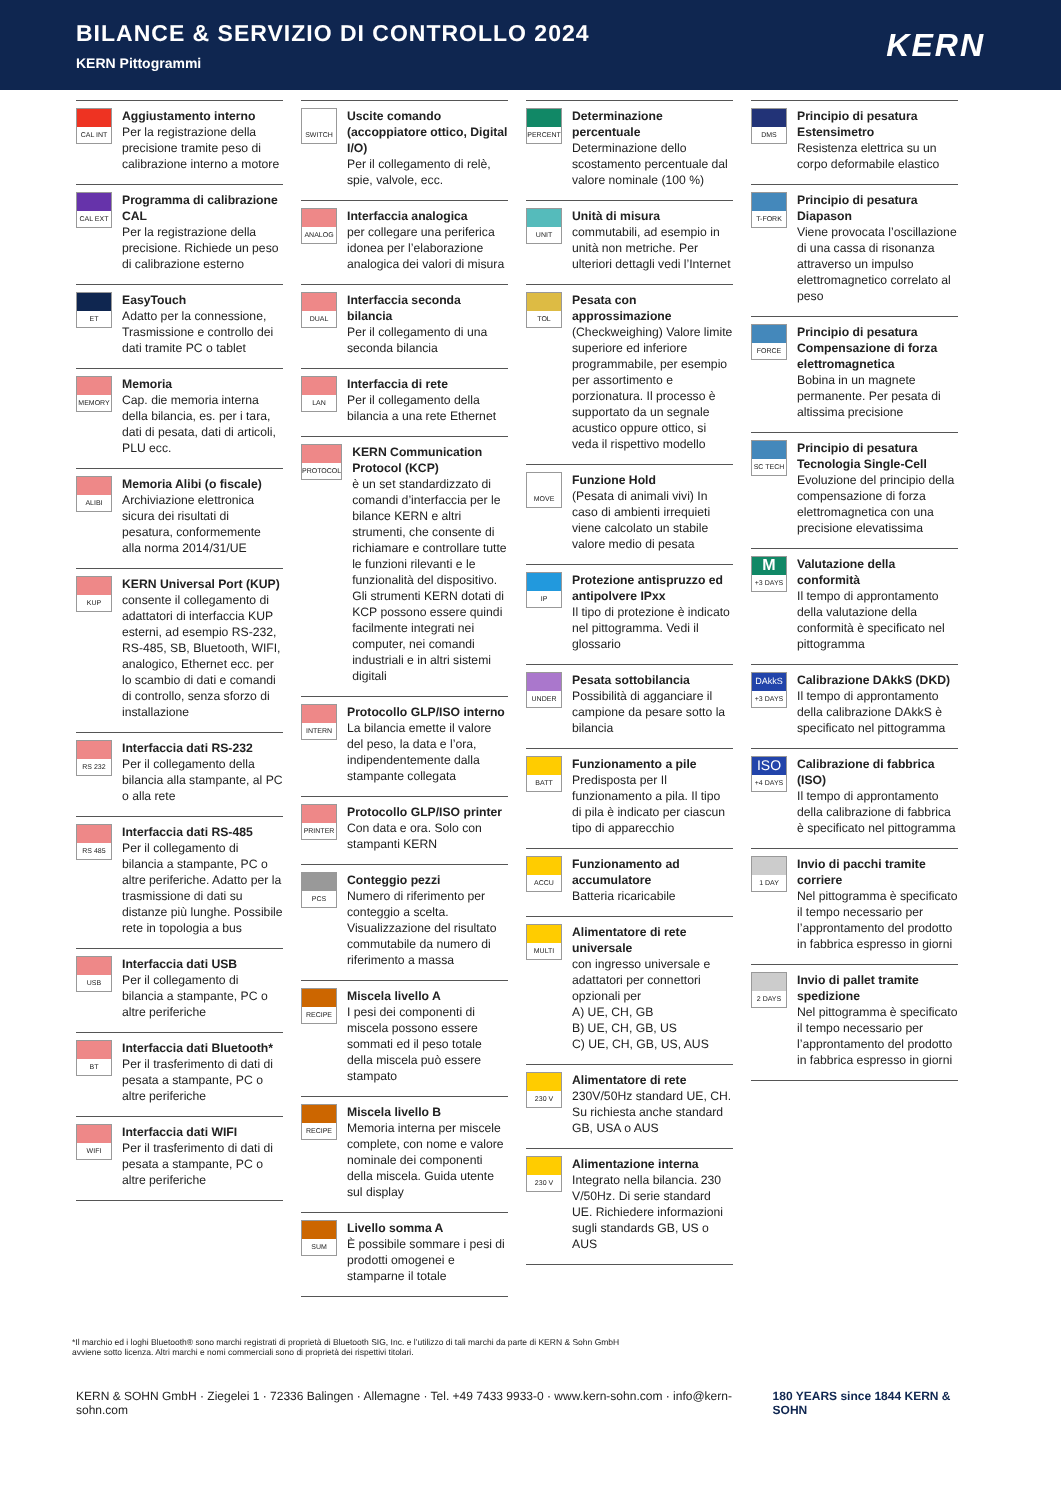BILANCE & SERVIZIO DI CONTROLLO 2024
KERN Pittogrammi
KERN
CAL INT
Aggiustamento interno
Per la registrazione della precisione tramite peso di calibrazione interno a motore
CAL EXT
Programma di calibrazione CAL
Per la registrazione della precisione. Richiede un peso di calibrazione esterno
ET
EasyTouch
Adatto per la connessione, Trasmissione e controllo dei dati tramite PC o tablet
MEMORY
Memoria
Cap. die memoria interna della bilancia, es. per i tara, dati di pesata, dati di articoli, PLU ecc.
ALIBI
Memoria Alibi (o fiscale)
Archiviazione elettronica sicura dei risultati di pesatura, conformemente alla norma 2014/31/UE
KUP
KERN Universal Port (KUP)
consente il collegamento di adattatori di interfaccia KUP esterni, ad esempio RS-232, RS-485, SB, Bluetooth, WIFI, analogico, Ethernet ecc. per lo scambio di dati e comandi di controllo, senza sforzo di installazione
RS 232
Interfaccia dati RS-232
Per il collegamento della bilancia alla stampante, al PC o alla rete
RS 485
Interfaccia dati RS-485
Per il collegamento di bilancia a stampante, PC o altre periferiche. Adatto per la trasmissione di dati su distanze più lunghe. Possibile rete in topologia a bus
USB
Interfaccia dati USB
Per il collegamento di bilancia a stampante, PC o altre periferiche
BT
Interfaccia dati Bluetooth*
Per il trasferimento di dati di pesata a stampante, PC o altre periferiche
WIFI
Interfaccia dati WIFI
Per il trasferimento di dati di pesata a stampante, PC o altre periferiche
SWITCH
Uscite comando (accoppiatore ottico, Digital I/O)
Per il collegamento di relè, spie, valvole, ecc.
ANALOG
Interfaccia analogica
per collegare una periferica idonea per l’elaborazione analogica dei valori di misura
DUAL
Interfaccia seconda bilancia
Per il collegamento di una seconda bilancia
LAN
Interfaccia di rete
Per il collegamento della bilancia a una rete Ethernet
PROTOCOL
KERN Communication Protocol (KCP)
è un set standardizzato di comandi d’interfaccia per le bilance KERN e altri strumenti, che consente di richiamare e controllare tutte le funzioni rilevanti e le funzionalità del dispositivo. Gli strumenti KERN dotati di KCP possono essere quindi facilmente integrati nei computer, nei comandi industriali e in altri sistemi digitali
INTERN
Protocollo GLP/ISO interno
La bilancia emette il valore del peso, la data e l’ora, indipendentemente dalla stampante collegata
PRINTER
Protocollo GLP/ISO printer
Con data e ora. Solo con stampanti KERN
PCS
Conteggio pezzi
Numero di riferimento per conteggio a scelta. Visualizzazione del risultato commutabile da numero di riferimento a massa
RECIPE
Miscela livello A
I pesi dei componenti di miscela possono essere sommati ed il peso totale della miscela può essere stampato
RECIPE
Miscela livello B
Memoria interna per miscele complete, con nome e valore nominale dei componenti della miscela. Guida utente sul display
SUM
Livello somma A
È possibile sommare i pesi di prodotti omogenei e stamparne il totale
PERCENT
Determinazione percentuale
Determinazione dello scostamento percentuale dal valore nominale (100 %)
UNIT
Unità di misura
commutabili, ad esempio in unità non metriche. Per ulteriori dettagli vedi l’Internet
TOL
Pesata con approssimazione
(Checkweighing) Valore limite superiore ed inferiore programmabile, per esempio per assortimento e porzionatura. Il processo è supportato da un segnale acustico oppure ottico, si veda il rispettivo modello
MOVE
Funzione Hold
(Pesata di animali vivi) In caso di ambienti irrequieti viene calcolato un stabile valore medio di pesata
IP
Protezione antispruzzo ed antipolvere IPxx
Il tipo di protezione è indicato nel pittogramma. Vedi il glossario
UNDER
Pesata sottobilancia
Possibilità di agganciare il campione da pesare sotto la bilancia
BATT
Funzionamento a pile
Predisposta per Il funzionamento a pila. Il tipo di pila è indicato per ciascun tipo di apparecchio
ACCU
Funzionamento ad accumulatore
Batteria ricaricabile
MULTI
Alimentatore di rete universale
con ingresso universale e adattatori per connettori opzionali per
A) UE, CH, GB
B) UE, CH, GB, US
C) UE, CH, GB, US, AUS
230 V
Alimentatore di rete
230V/50Hz standard UE, CH. Su richiesta anche standard GB, USA o AUS
230 V
Alimentazione interna
Integrato nella bilancia. 230 V/50Hz. Di serie standard UE. Richiedere informazioni sugli standards GB, US o AUS
DMS
Principio di pesatura Estensimetro
Resistenza elettrica su un corpo deformabile elastico
T-FORK
Principio di pesatura Diapason
Viene provocata l’oscillazione di una cassa di risonanza attraverso un impulso elettromagnetico correlato al peso
FORCE
Principio di pesatura Compensazione di forza elettromagnetica
Bobina in un magnete permanente. Per pesata di altissima precisione
SC TECH
Principio di pesatura Tecnologia Single-Cell
Evoluzione del principio della compensazione di forza elettromagnetica con una precisione elevatissima
M
+3 DAYS
Valutazione della conformità
Il tempo di approntamento della valutazione della conformità è specificato nel pittogramma
DAkkS
+3 DAYS
Calibrazione DAkkS (DKD)
Il tempo di approntamento della calibrazione DAkkS è specificato nel pittogramma
ISO
+4 DAYS
Calibrazione di fabbrica (ISO)
Il tempo di approntamento della calibrazione di fabbrica è specificato nel pittogramma
1 DAY
Invio di pacchi tramite corriere
Nel pittogramma è specificato il tempo necessario per l’approntamento del prodotto in fabbrica espresso in giorni
2 DAYS
Invio di pallet tramite spedizione
Nel pittogramma è specificato il tempo necessario per l’approntamento del prodotto in fabbrica espresso in giorni
*Il marchio ed i loghi Bluetooth® sono marchi registrati di proprietà di Bluetooth SIG, Inc. e l’utilizzo di tali marchi da parte di KERN & Sohn GmbH
avviene sotto licenza. Altri marchi e nomi commerciali sono di proprietà dei rispettivi titolari.
KERN & SOHN GmbH · Ziegelei 1 · 72336 Balingen · Allemagne · Tel. +49 7433 9933-0 · www.kern-sohn.com · info@kern-sohn.com 180 YEARS since 1844 KERN & SOHN